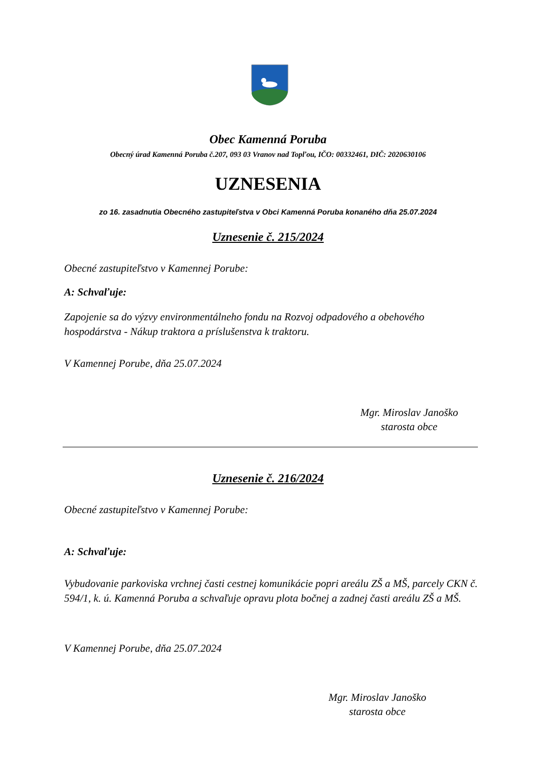Obec Kamenná Poruba
Obecný úrad Kamenná Poruba č.207, 093 03 Vranov nad Topľou, IČO: 00332461, DIČ: 2020630106
UZNESENIA
zo 16. zasadnutia Obecného zastupiteľstva v Obci Kamenná Poruba konaného dňa 25.07.2024
Uznesenie č. 215/2024
Obecné zastupiteľstvo v Kamennej Porube:
A: Schvaľuje:
Zapojenie sa do výzvy environmentálneho fondu na Rozvoj odpadového a obehového hospodárstva - Nákup traktora a príslušenstva k traktoru.
V Kamennej Porube, dňa 25.07.2024
Mgr. Miroslav Janoško
starosta obce
Uznesenie č. 216/2024
Obecné zastupiteľstvo v Kamennej Porube:
A: Schvaľuje:
Vybudovanie parkoviska vrchnej časti cestnej komunikácie popri areálu ZŠ a MŠ, parcely CKN č. 594/1, k. ú. Kamenná Poruba a schvaľuje opravu plota bočnej a zadnej časti areálu ZŠ a MŠ.
V Kamennej Porube, dňa 25.07.2024
Mgr. Miroslav Janoško
starosta obce